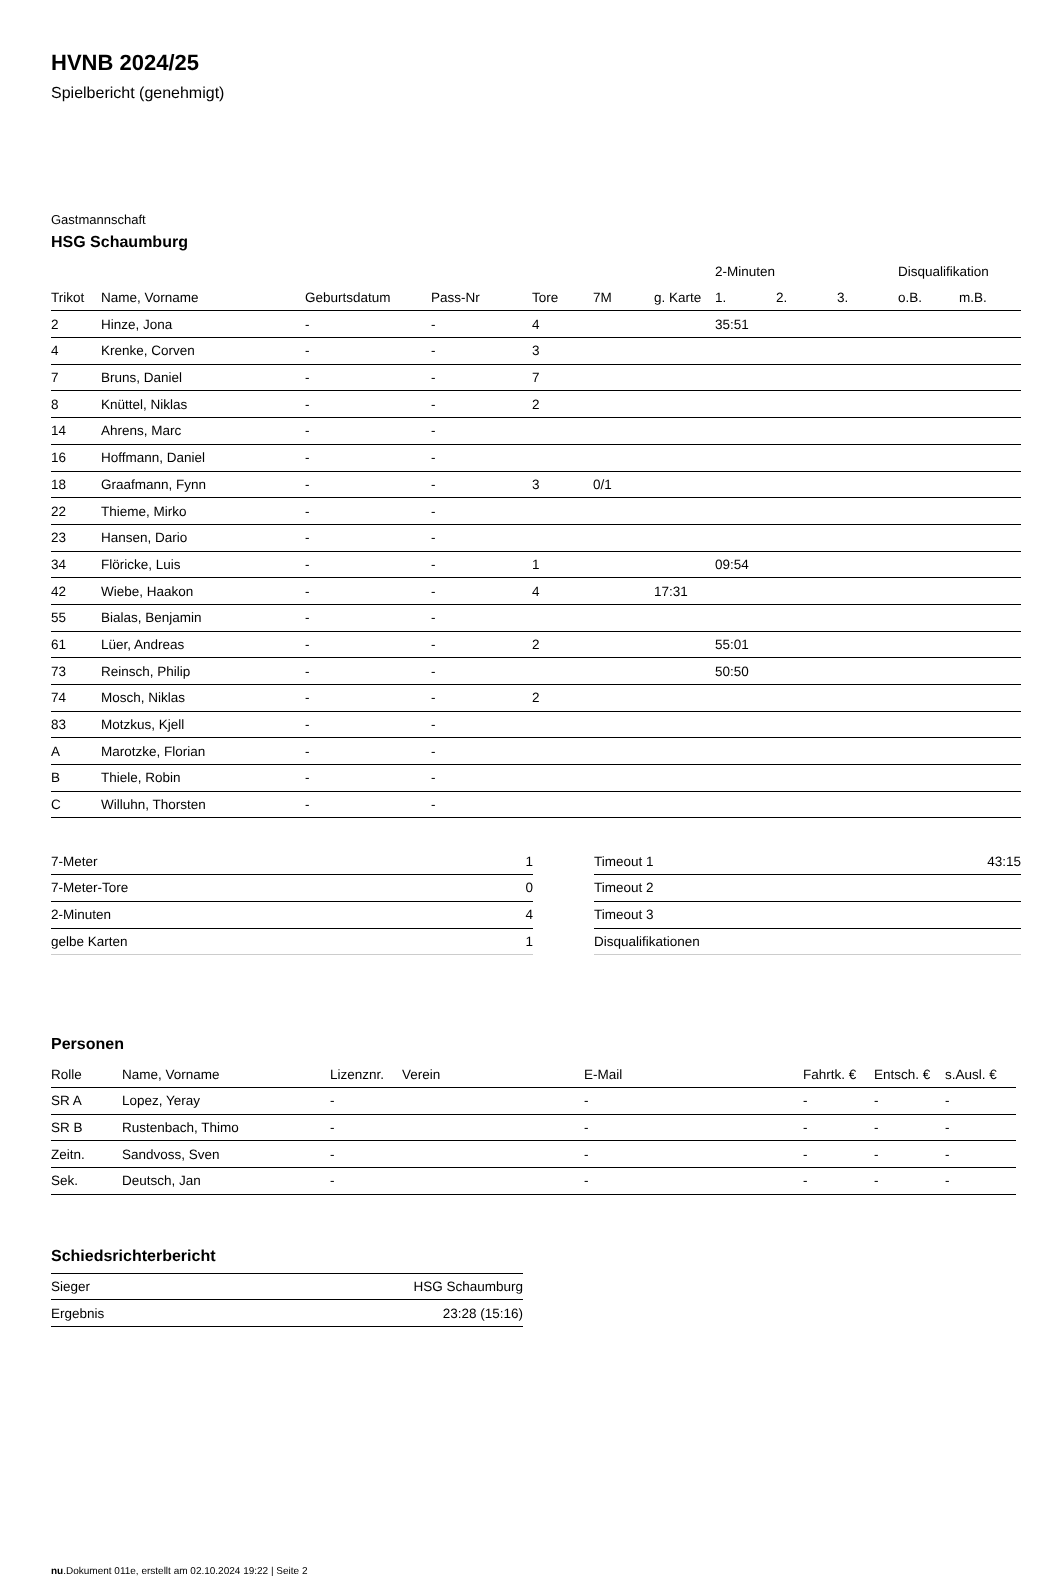HVNB 2024/25
Spielbericht (genehmigt)
Gastmannschaft
HSG Schaumburg
| | | | | | | | 2-Minuten | | | Disqualifikation | |
| --- | --- | --- | --- | --- | --- | --- | --- | --- | --- | --- | --- |
| Trikot | Name, Vorname | Geburtsdatum | Pass-Nr | Tore | 7M | g. Karte | 1. | 2. | 3. | o.B. | m.B. |
| 2 | Hinze, Jona | - | - | 4 | | | 35:51 | | | | |
| 4 | Krenke, Corven | - | - | 3 | | | | | | | |
| 7 | Bruns, Daniel | - | - | 7 | | | | | | | |
| 8 | Knüttel, Niklas | - | - | 2 | | | | | | | |
| 14 | Ahrens, Marc | - | - | | | | | | | | |
| 16 | Hoffmann, Daniel | - | - | | | | | | | | |
| 18 | Graafmann, Fynn | - | - | 3 | 0/1 | | | | | | |
| 22 | Thieme, Mirko | - | - | | | | | | | | |
| 23 | Hansen, Dario | - | - | | | | | | | | |
| 34 | Flöricke, Luis | - | - | 1 | | | 09:54 | | | | |
| 42 | Wiebe, Haakon | - | - | 4 | | 17:31 | | | | | |
| 55 | Bialas, Benjamin | - | - | | | | | | | | |
| 61 | Lüer, Andreas | - | - | 2 | | | 55:01 | | | | |
| 73 | Reinsch, Philip | - | - | | | | 50:50 | | | | |
| 74 | Mosch, Niklas | - | - | 2 | | | | | | | |
| 83 | Motzkus, Kjell | - | - | | | | | | | | |
| A | Marotzke, Florian | - | - | | | | | | | | |
| B | Thiele, Robin | - | - | | | | | | | | |
| C | Willuhn, Thorsten | - | - | | | | | | | | |
| 7-Meter | 1 |
| 7-Meter-Tore | 0 |
| 2-Minuten | 4 |
| gelbe Karten | 1 |
| Timeout 1 | 43:15 |
| Timeout 2 | |
| Timeout 3 | |
| Disqualifikationen | |
Personen
| Rolle | Name, Vorname | Lizenznr. | Verein | E-Mail | Fahrtk. € | Entsch. € | s.Ausl. € |
| --- | --- | --- | --- | --- | --- | --- | --- |
| SR A | Lopez, Yeray | - | | - | - | - | - |
| SR B | Rustenbach, Thimo | - | | - | - | - | - |
| Zeitn. | Sandvoss, Sven | - | | - | - | - | - |
| Sek. | Deutsch, Jan | - | | - | - | - | - |
Schiedsrichterbericht
| Sieger | HSG Schaumburg |
| Ergebnis | 23:28 (15:16) |
nu.Dokument 011e, erstellt am 02.10.2024 19:22 | Seite 2